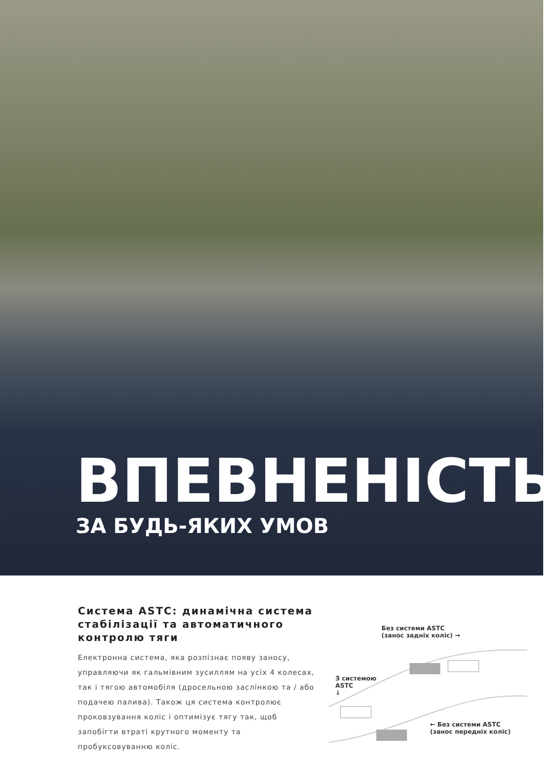ВПЕВНЕНІСТЬ
ЗА БУДЬ-ЯКИХ УМОВ
Система ASTC: динамічна система стабілізації та автоматичного контролю тяги
Електронна система, яка розпізнає появу заносу, управляючи як гальмівним зусиллям на усіх 4 колесах, так і тягою автомобіля (дросельною заслінкою та / або подачею палива). Також ця система контролює проковзування коліс і оптимізує тягу так, щоб запобігти втраті крутного моменту та пробуксовуванню коліс.
Без системи ASTC
(занос задніх коліс) →
З системою
ASTC
↓
← Без системи ASTC
(занос передніх коліс)